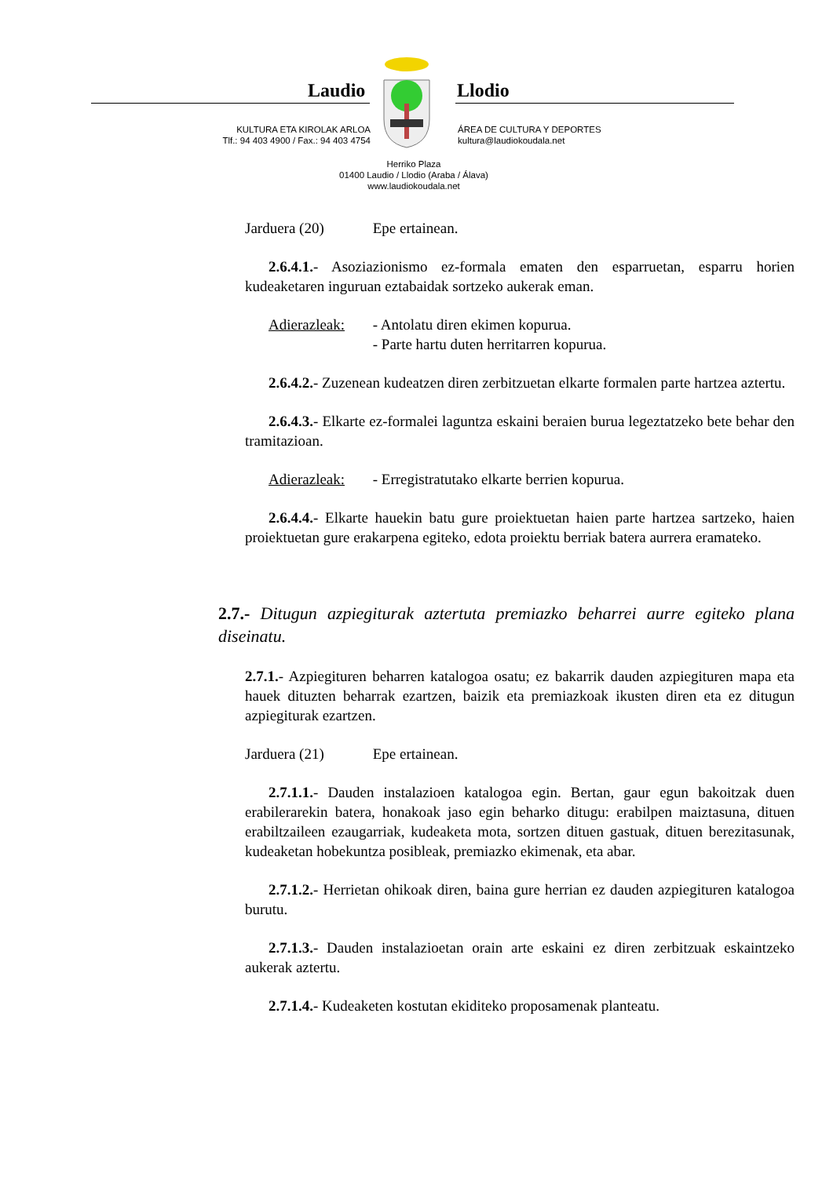Laudio Llodio
KULTURA ETA KIROLAK ARLOA
Tlf.: 94 403 4900 / Fax.: 94 403 4754
ÁREA DE CULTURA Y DEPORTES
kultura@laudiokoudala.net
Herriko Plaza
01400 Laudio / Llodio (Araba / Álava)
www.laudiokoudala.net
Jarduera (20) Epe ertainean.
2.6.4.1.- Asoziazionismo ez-formala ematen den esparruetan, esparru horien kudeaketaren inguruan eztabaidak sortzeko aukerak eman.
Adierazleak: - Antolatu diren ekimen kopurua.
- Parte hartu duten herritarren kopurua.
2.6.4.2.- Zuzenean kudeatzen diren zerbitzuetan elkarte formalen parte hartzea aztertu.
2.6.4.3.- Elkarte ez-formalei laguntza eskaini beraien burua legeztatzeko bete behar den tramitazioan.
Adierazleak: - Erregistratutako elkarte berrien kopurua.
2.6.4.4.- Elkarte hauekin batu gure proiektuetan haien parte hartzea sartzeko, haien proiektuetan gure erakarpena egiteko, edota proiektu berriak batera aurrera eramateko.
2.7.- Ditugun azpiegiturak aztertuta premiazko beharrei aurre egiteko plana diseinatu.
2.7.1.- Azpiegituren beharren katalogoa osatu; ez bakarrik dauden azpiegituren mapa eta hauek dituzten beharrak ezartzen, baizik eta premiazkoak ikusten diren eta ez ditugun azpiegiturak ezartzen.
Jarduera (21) Epe ertainean.
2.7.1.1.- Dauden instalazioen katalogoa egin. Bertan, gaur egun bakoitzak duen erabilerarekin batera, honakoak jaso egin beharko ditugu: erabilpen maiztasuna, dituen erabiltzaileen ezaugarriak, kudeaketa mota, sortzen dituen gastuak, dituen berezitasunak, kudeaketan hobekuntza posibleak, premiazko ekimenak, eta abar.
2.7.1.2.- Herrietan ohikoak diren, baina gure herrian ez dauden azpiegituren katalogoa burutu.
2.7.1.3.- Dauden instalazioetan orain arte eskaini ez diren zerbitzuak eskaintzeko aukerak aztertu.
2.7.1.4.- Kudeaketen kostutan ekiditeko proposamenak planteatu.